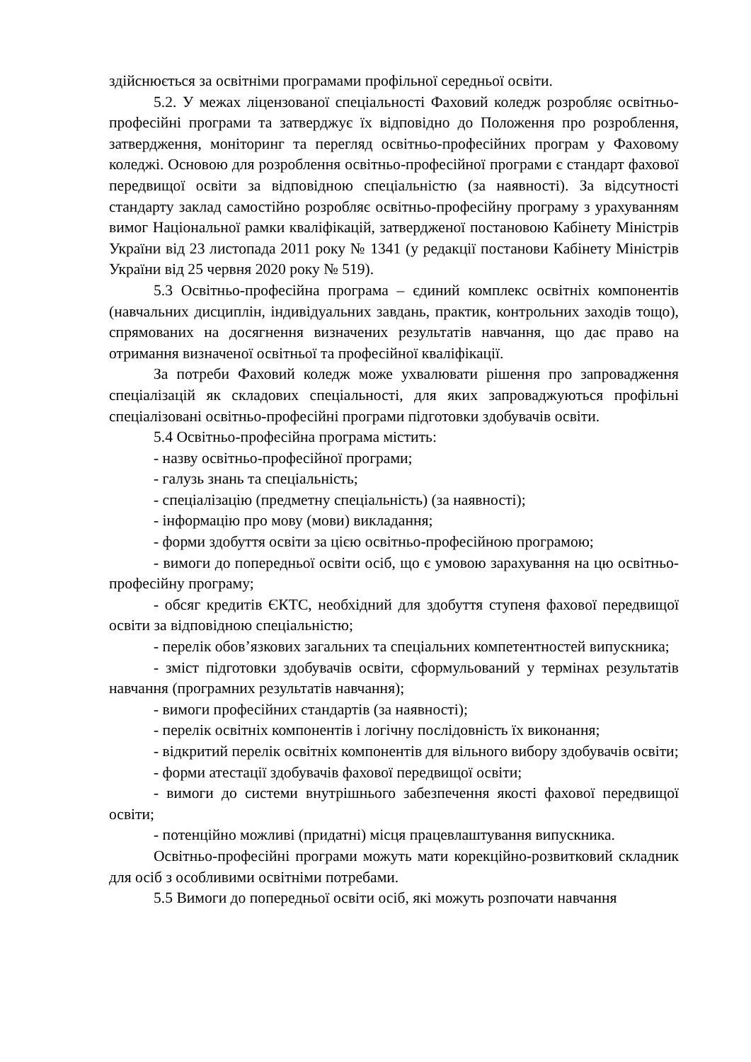здійснюється за освітніми програмами профільної середньої освіти.
5.2. У межах ліцензованої спеціальності Фаховий коледж розробляє освітньо-професійні програми та затверджує їх відповідно до Положення про розроблення, затвердження, моніторинг та перегляд освітньо-професійних програм у Фаховому коледжі. Основою для розроблення освітньо-професійної програми є стандарт фахової передвищої освіти за відповідною спеціальністю (за наявності). За відсутності стандарту заклад самостійно розробляє освітньо-професійну програму з урахуванням вимог Національної рамки кваліфікацій, затвердженої постановою Кабінету Міністрів України від 23 листопада 2011 року № 1341 (у редакції постанови Кабінету Міністрів України від 25 червня 2020 року № 519).
5.3 Освітньо-професійна програма – єдиний комплекс освітніх компонентів (навчальних дисциплін, індивідуальних завдань, практик, контрольних заходів тощо), спрямованих на досягнення визначених результатів навчання, що дає право на отримання визначеної освітньої та професійної кваліфікації.
За потреби Фаховий коледж може ухвалювати рішення про запровадження спеціалізацій як складових спеціальності, для яких запроваджуються профільні спеціалізовані освітньо-професійні програми підготовки здобувачів освіти.
5.4 Освітньо-професійна програма містить:
- назву освітньо-професійної програми;
- галузь знань та спеціальність;
- спеціалізацію (предметну спеціальність) (за наявності);
- інформацію про мову (мови) викладання;
- форми здобуття освіти за цією освітньо-професійною програмою;
- вимоги до попередньої освіти осіб, що є умовою зарахування на цю освітньо-професійну програму;
- обсяг кредитів ЄКТС, необхідний для здобуття ступеня фахової передвищої освіти за відповідною спеціальністю;
- перелік обов’язкових загальних та спеціальних компетентностей випускника;
- зміст підготовки здобувачів освіти, сформульований у термінах результатів навчання (програмних результатів навчання);
- вимоги професійних стандартів (за наявності);
- перелік освітніх компонентів і логічну послідовність їх виконання;
- відкритий перелік освітніх компонентів для вільного вибору здобувачів освіти;
- форми атестації здобувачів фахової передвищої освіти;
- вимоги до системи внутрішнього забезпечення якості фахової передвищої освіти;
- потенційно можливі (придатні) місця працевлаштування випускника.
Освітньо-професійні програми можуть мати корекційно-розвитковий складник для осіб з особливими освітніми потребами.
5.5 Вимоги до попередньої освіти осіб, які можуть розпочати навчання